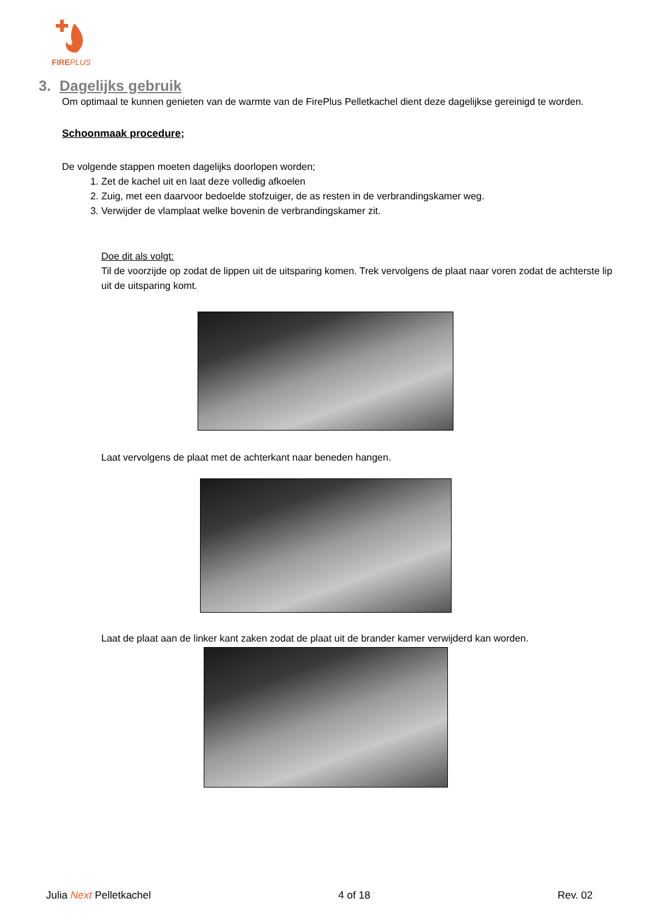FIREPLUS
3. Dagelijks gebruik
Om optimaal te kunnen genieten van de warmte van de FirePlus Pelletkachel dient deze dagelijkse gereinigd te worden.
Schoonmaak procedure;
De volgende stappen moeten dagelijks doorlopen worden;
1. Zet de kachel uit en laat deze volledig afkoelen
2. Zuig, met een daarvoor bedoelde stofzuiger, de as resten in de verbrandingskamer weg.
3. Verwijder de vlamplaat welke bovenin de verbrandingskamer zit.
Doe dit als volgt:
Til de voorzijde op zodat de lippen uit de uitsparing komen. Trek vervolgens de plaat naar voren zodat de achterste lip uit de uitsparing komt.
Laat vervolgens de plaat met de achterkant naar beneden hangen.
Laat de plaat aan de linker kant zaken zodat de plaat uit de brander kamer verwijderd kan worden.
Julia Next Pelletkachel 4 of 18 Rev. 02